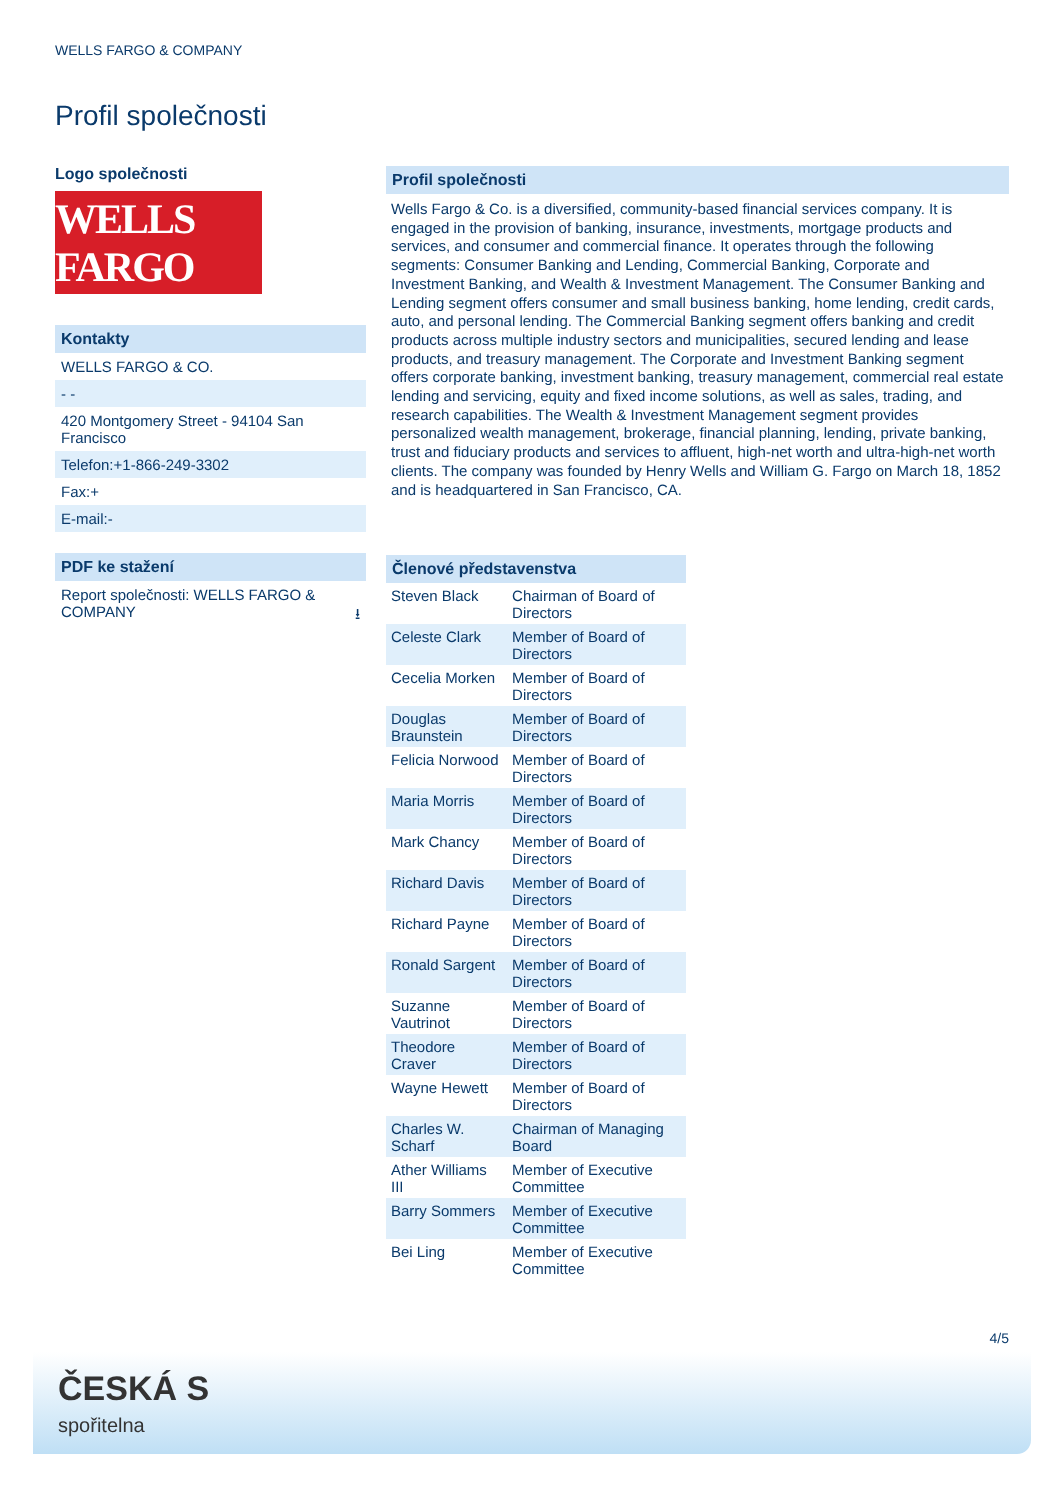WELLS FARGO & COMPANY
Profil společnosti
Logo společnosti
WELLS FARGO
Kontakty
WELLS FARGO & CO.
- -
420 Montgomery Street - 94104 San Francisco
Telefon:+1-866-249-3302
Fax:+
E-mail:-
PDF ke stažení
Report společnosti: WELLS FARGO & COMPANY ⭳
Profil společnosti
Wells Fargo & Co. is a diversified, community-based financial services company. It is engaged in the provision of banking, insurance, investments, mortgage products and services, and consumer and commercial finance. It operates through the following segments: Consumer Banking and Lending, Commercial Banking, Corporate and Investment Banking, and Wealth & Investment Management. The Consumer Banking and Lending segment offers consumer and small business banking, home lending, credit cards, auto, and personal lending. The Commercial Banking segment offers banking and credit products across multiple industry sectors and municipalities, secured lending and lease products, and treasury management. The Corporate and Investment Banking segment offers corporate banking, investment banking, treasury management, commercial real estate lending and servicing, equity and fixed income solutions, as well as sales, trading, and research capabilities. The Wealth & Investment Management segment provides personalized wealth management, brokerage, financial planning, lending, private banking, trust and fiduciary products and services to affluent, high-net worth and ultra-high-net worth clients. The company was founded by Henry Wells and William G. Fargo on March 18, 1852 and is headquartered in San Francisco, CA.
| Členové představenstva | |
| --- | --- |
| Steven Black | Chairman of Board of Directors |
| Celeste Clark | Member of Board of Directors |
| Cecelia Morken | Member of Board of Directors |
| Douglas Braunstein | Member of Board of Directors |
| Felicia Norwood | Member of Board of Directors |
| Maria Morris | Member of Board of Directors |
| Mark Chancy | Member of Board of Directors |
| Richard Davis | Member of Board of Directors |
| Richard Payne | Member of Board of Directors |
| Ronald Sargent | Member of Board of Directors |
| Suzanne Vautrinot | Member of Board of Directors |
| Theodore Craver | Member of Board of Directors |
| Wayne Hewett | Member of Board of Directors |
| Charles W. Scharf | Chairman of Managing Board |
| Ather Williams III | Member of Executive Committee |
| Barry Sommers | Member of Executive Committee |
| Bei Ling | Member of Executive Committee |
4/5
ČESKÁ S
spořitelna